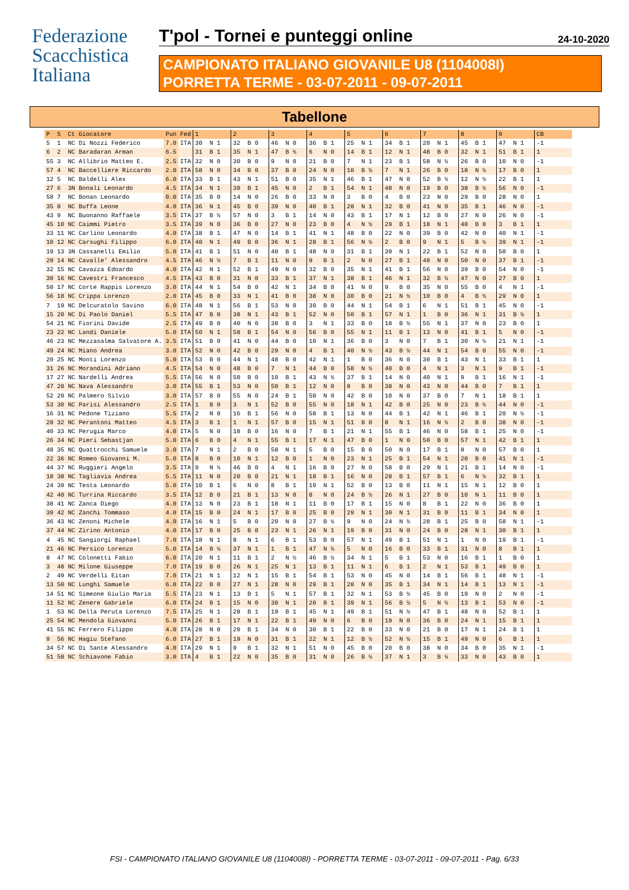Federazione
Scacchistica
Italiana
T'pol - Tornei e punteggi online
24-10-2020
CAMPIONATO ITALIANO GIOVANILE U8 (1104008I)
PORRETTA TERME - 03-07-2011 - 09-07-2011
Tabellone
| P | S | Ct | Giocatore | Pun | Fed | 1 | 2 | 3 | 4 | 5 | 6 | 7 | 8 | 9 | CB |
| --- | --- | --- | --- | --- | --- | --- | --- | --- | --- | --- | --- | --- | --- | --- | --- |
| 5 | 1 | NC | Di Nozzi Federico | 7.0 | ITA | 30 N 1 | 32 B 0 | 46 N 0 | 36 B 1 | 25 N 1 | 34 B 1 | 20 N 1 | 45 B 1 | 47 N 1 | -1 |
| 6 | 2 | NC | Baradaran Arman | 6.5 | | 31 B 1 | 35 N 1 | 47 B ½ | 6 N 0 | 14 B 1 | 12 N 1 | 48 B 0 | 32 N 1 | 51 B 1 | 1 |
| 55 | 3 | NC | Allibrio Matteo E. | 2.5 | ITA | 32 N 0 | 30 B 0 | 9 N 0 | 21 B 0 | 7 N 1 | 23 B 1 | 58 N ½ | 26 B 0 | 10 N 0 | -1 |
| 57 | 4 | NC | Baccelliere Riccardo | 2.0 | ITA | 58 N 0 | 34 B 0 | 37 B 0 | 24 N 0 | 10 B ½ | 7 N 1 | 26 B 0 | 18 N ½ | 17 B 0 | 1 |
| 12 | 5 | NC | Baldelli Alex | 6.0 | ITA | 33 B 1 | 43 N 1 | 51 B 0 | 35 N 1 | 46 B 1 | 47 N 0 | 52 B ½ | 12 N ½ | 22 B 1 | 1 |
| 27 | 6 | 3N | Bonali Leonardo | 4.5 | ITA | 34 N 1 | 39 B 1 | 45 N 0 | 2 B 1 | 54 N 1 | 48 N 0 | 19 B 0 | 38 B ½ | 56 N 0 | -1 |
| 58 | 7 | NC | Bonan Leonardo | 0.0 | ITA | 35 B 0 | 14 N 0 | 26 B 0 | 33 N 0 | 3 B 0 | 4 B 0 | 23 N 0 | 29 B 0 | 28 N 0 | 1 |
| 35 | 8 | NC | Buffa Leone | 4.0 | ITA | 36 N 1 | 45 B 0 | 39 N 0 | 40 B 1 | 28 N 1 | 32 B 0 | 41 N 0 | 35 B 1 | 46 N 0 | -1 |
| 43 | 9 | NC | Buonanno Raffaele | 3.5 | ITA | 37 B ½ | 57 N 0 | 3 B 1 | 14 N 0 | 43 B 1 | 17 N 1 | 12 B 0 | 27 N 0 | 26 N 0 | -1 |
| 45 | 10 | NC | Caimmi Pietro | 3.5 | ITA | 39 N 0 | 36 B 0 | 27 N 0 | 23 B 0 | 4 N ½ | 29 B 1 | 18 N 1 | 40 B 0 | 3 B 1 | 1 |
| 33 | 11 | NC | Carlino Leonardo | 4.0 | ITA | 38 B 1 | 47 N 0 | 14 B 1 | 41 N 1 | 48 B 0 | 22 N 0 | 39 B 0 | 42 N 0 | 40 N 1 | -1 |
| 10 | 12 | NC | Carsughi Filippo | 6.0 | ITA | 40 N 1 | 49 B 0 | 36 N 1 | 28 B 1 | 56 N ½ | 2 B 0 | 9 N 1 | 5 B ½ | 39 N 1 | -1 |
| 19 | 13 | 3N | Cassanelli Emilio | 5.0 | ITA | 41 B 1 | 51 N 0 | 40 B 1 | 48 N 0 | 31 B 1 | 39 N 1 | 22 B 1 | 52 N 0 | 50 B 0 | 1 |
| 29 | 14 | NC | Cavalle' Alessandro | 4.5 | ITA | 46 N ½ | 7 B 1 | 11 N 0 | 9 B 1 | 2 N 0 | 27 B 1 | 49 N 0 | 50 N 0 | 37 B 1 | -1 |
| 32 | 15 | NC | Cavazza Edoardo | 4.0 | ITA | 42 N 1 | 52 B 1 | 49 N 0 | 32 B 0 | 35 N 1 | 41 B 1 | 56 N 0 | 39 B 0 | 54 N 0 | -1 |
| 30 | 16 | NC | Cavestri Francesco | 4.5 | ITA | 43 B 0 | 31 N 0 | 33 B 1 | 37 N 1 | 38 B 1 | 46 N 1 | 32 B ½ | 47 N 0 | 27 B 0 | 1 |
| 50 | 17 | NC | Corte Rappis Lorenzo | 3.0 | ITA | 44 N 1 | 54 B 0 | 42 N 1 | 34 B 0 | 41 N 0 | 9 B 0 | 35 N 0 | 55 B 0 | 4 N 1 | -1 |
| 56 | 18 | NC | Crippa Lorenzo | 2.0 | ITA | 45 B 0 | 33 N 1 | 41 B 0 | 38 N 0 | 30 B 0 | 21 N ½ | 10 B 0 | 4 B ½ | 29 N 0 | 1 |
| 7 | 19 | NC | Delcuratolo Savino | 6.0 | ITA | 48 N 1 | 56 B 1 | 53 N 0 | 39 B 0 | 44 N 1 | 54 B 1 | 6 N 1 | 51 B 1 | 45 N 0 | -1 |
| 15 | 20 | NC | Di Paolo Daniel | 5.5 | ITA | 47 B 0 | 38 N 1 | 43 B 1 | 52 N 0 | 50 B 1 | 57 N 1 | 1 B 0 | 36 N 1 | 31 B ½ | 1 |
| 54 | 21 | NC | Fiorini Davide | 2.5 | ITA | 49 B 0 | 40 N 0 | 38 B 0 | 3 N 1 | 33 B 0 | 18 B ½ | 55 N 1 | 37 N 0 | 23 B 0 | 1 |
| 23 | 22 | NC | Landi Daniele | 5.0 | ITA | 50 N 1 | 58 B 1 | 54 N 0 | 56 B 0 | 55 N 1 | 11 B 1 | 13 N 0 | 41 B 1 | 5 N 0 | -1 |
| 46 | 23 | NC | Mezzasalma Salvatore A. | 3.5 | ITA | 51 B 0 | 41 N 0 | 44 B 0 | 10 N 1 | 36 B 0 | 3 N 0 | 7 B 1 | 30 N ½ | 21 N 1 | -1 |
| 49 | 24 | NC | Miano Andrea | 3.0 | ITA | 52 N 0 | 42 B 0 | 29 N 0 | 4 B 1 | 40 N ½ | 43 B ½ | 44 N 1 | 54 B 0 | 55 N 0 | -1 |
| 20 | 25 | NC | Monti Lorenzo | 5.0 | ITA | 53 B 0 | 44 N 1 | 48 B 0 | 42 N 1 | 1 B 0 | 36 N 0 | 30 B 1 | 43 N 1 | 33 B 1 | 1 |
| 31 | 26 | NC | Morandini Adriano | 4.5 | ITA | 54 N 0 | 48 B 0 | 7 N 1 | 44 B 0 | 58 N ½ | 40 B 0 | 4 N 1 | 3 N 1 | 9 B 1 | -1 |
| 17 | 27 | NC | Nardelli Andrea | 5.5 | ITA | 56 N 0 | 50 B 0 | 10 B 1 | 43 N ½ | 37 B 1 | 14 N 0 | 40 N 1 | 9 B 1 | 16 N 1 | -1 |
| 47 | 28 | NC | Nava Alessandro | 3.0 | ITA | 55 B 1 | 53 N 0 | 50 B 1 | 12 N 0 | 8 B 0 | 38 N 0 | 43 N 0 | 44 B 0 | 7 B 1 | 1 |
| 52 | 29 | NC | Palmero Silvio | 3.0 | ITA | 57 B 0 | 55 N 0 | 24 B 1 | 50 N 0 | 42 B 0 | 10 N 0 | 37 B 0 | 7 N 1 | 18 B 1 | 1 |
| 53 | 30 | NC | Parisi Alessandro | 2.5 | ITA | 1 B 0 | 3 N 1 | 52 B 0 | 55 N 0 | 18 N 1 | 42 B 0 | 25 N 0 | 23 B ½ | 44 N 0 | -1 |
| 16 | 31 | NC | Pedone Tiziano | 5.5 | ITA | 2 N 0 | 16 B 1 | 56 N 0 | 58 B 1 | 13 N 0 | 44 B 1 | 42 N 1 | 46 B 1 | 20 N ½ | -1 |
| 28 | 32 | NC | Perantoni Matteo | 4.5 | ITA | 3 B 1 | 1 N 1 | 57 B 0 | 15 N 1 | 51 B 0 | 8 N 1 | 16 N ½ | 2 B 0 | 38 N 0 | -1 |
| 40 | 33 | NC | Perugia Marco | 4.0 | ITA | 5 N 0 | 18 B 0 | 16 N 0 | 7 B 1 | 21 N 1 | 55 B 1 | 46 N 0 | 58 B 1 | 25 N 0 | -1 |
| 26 | 34 | NC | Pieri Sebastjan | 5.0 | ITA | 6 B 0 | 4 N 1 | 55 B 1 | 17 N 1 | 47 B 0 | 1 N 0 | 50 B 0 | 57 N 1 | 42 B 1 | 1 |
| 48 | 35 | NC | Quattrocchi Samuele | 3.0 | ITA | 7 N 1 | 2 B 0 | 58 N 1 | 5 B 0 | 15 B 0 | 50 N 0 | 17 B 1 | 8 N 0 | 57 B 0 | 1 |
| 22 | 36 | NC | Romeo Giovanni M. | 5.0 | ITA | 8 B 0 | 10 N 1 | 12 B 0 | 1 N 0 | 23 N 1 | 25 B 1 | 54 N 1 | 20 B 0 | 41 N 1 | -1 |
| 44 | 37 | NC | Ruggieri Angelo | 3.5 | ITA | 9 N ½ | 46 B 0 | 4 N 1 | 16 B 0 | 27 N 0 | 58 B 0 | 29 N 1 | 21 B 1 | 14 N 0 | -1 |
| 18 | 38 | NC | Tagliavia Andrea | 5.5 | ITA | 11 N 0 | 20 B 0 | 21 N 1 | 18 B 1 | 16 N 0 | 28 B 1 | 57 B 1 | 6 N ½ | 32 B 1 | 1 |
| 24 | 39 | NC | Testa Leonardo | 5.0 | ITA | 10 B 1 | 6 N 0 | 8 B 1 | 19 N 1 | 52 B 0 | 13 B 0 | 11 N 1 | 15 N 1 | 12 B 0 | 1 |
| 42 | 40 | NC | Turrina Riccardo | 3.5 | ITA | 12 B 0 | 21 B 1 | 13 N 0 | 8 N 0 | 24 B ½ | 26 N 1 | 27 B 0 | 10 N 1 | 11 B 0 | 1 |
| 38 | 41 | NC | Zanca Diego | 4.0 | ITA | 13 N 0 | 23 B 1 | 18 N 1 | 11 B 0 | 17 B 1 | 15 N 0 | 8 B 1 | 22 N 0 | 36 B 0 | 1 |
| 39 | 42 | NC | Zanchi Tommaso | 4.0 | ITA | 15 B 0 | 24 N 1 | 17 B 0 | 25 B 0 | 29 N 1 | 30 N 1 | 31 B 0 | 11 B 1 | 34 N 0 | 1 |
| 36 | 43 | NC | Zenoni Michele | 4.0 | ITA | 16 N 1 | 5 B 0 | 20 N 0 | 27 B ½ | 9 N 0 | 24 N ½ | 28 B 1 | 25 B 0 | 58 N 1 | -1 |
| 37 | 44 | NC | Zirino Antonio | 4.0 | ITA | 17 B 0 | 25 B 0 | 23 N 1 | 26 N 1 | 19 B 0 | 31 N 0 | 24 B 0 | 28 N 1 | 30 B 1 | 1 |
| 4 | 45 | NC | Sangiorgi Raphael | 7.0 | ITA | 18 N 1 | 8 N 1 | 6 B 1 | 53 B 0 | 57 N 1 | 49 B 1 | 51 N 1 | 1 N 0 | 19 B 1 | -1 |
| 21 | 46 | NC | Persico Lorenzo | 5.0 | ITA | 14 B ½ | 37 N 1 | 1 B 1 | 47 N ½ | 5 N 0 | 16 B 0 | 33 B 1 | 31 N 0 | 8 B 1 | 1 |
| 8 | 47 | NC | Colonetti Fabio | 6.0 | ITA | 20 N 1 | 11 B 1 | 2 N ½ | 46 B ½ | 34 N 1 | 5 B 1 | 53 N 0 | 16 B 1 | 1 B 0 | 1 |
| 3 | 48 | NC | Milone Giuseppe | 7.0 | ITA | 19 B 0 | 26 N 1 | 25 N 1 | 13 B 1 | 11 N 1 | 6 B 1 | 2 N 1 | 53 B 1 | 49 B 0 | 1 |
| 2 | 49 | NC | Verdelli Eitan | 7.0 | ITA | 21 N 1 | 12 N 1 | 15 B 1 | 54 B 1 | 53 N 0 | 45 N 0 | 14 B 1 | 56 B 1 | 48 N 1 | -1 |
| 13 | 50 | NC | Lunghi Samuele | 6.0 | ITA | 22 B 0 | 27 N 1 | 28 N 0 | 29 B 1 | 20 N 0 | 35 B 1 | 34 N 1 | 14 B 1 | 13 N 1 | -1 |
| 14 | 51 | NC | Simeone Giulio Maria | 5.5 | ITA | 23 N 1 | 13 B 1 | 5 N 1 | 57 B 1 | 32 N 1 | 53 B ½ | 45 B 0 | 19 N 0 | 2 N 0 | -1 |
| 11 | 52 | NC | Zenere Gabriele | 6.0 | ITA | 24 B 1 | 15 N 0 | 30 N 1 | 20 B 1 | 39 N 1 | 56 B ½ | 5 N ½ | 13 B 1 | 53 N 0 | -1 |
| 1 | 53 | NC | Della Peruta Lorenzo | 7.5 | ITA | 25 N 1 | 28 B 1 | 19 B 1 | 45 N 1 | 49 B 1 | 51 N ½ | 47 B 1 | 48 N 0 | 52 B 1 | 1 |
| 25 | 54 | NC | Mendola Giovanni | 5.0 | ITA | 26 B 1 | 17 N 1 | 22 B 1 | 49 N 0 | 6 B 0 | 19 N 0 | 36 B 0 | 24 N 1 | 15 B 1 | 1 |
| 41 | 55 | NC | Ferrero Filippo | 4.0 | ITA | 28 N 0 | 29 B 1 | 34 N 0 | 30 B 1 | 22 B 0 | 33 N 0 | 21 B 0 | 17 N 1 | 24 B 1 | 1 |
| 9 | 56 | NC | Hagiu Stefano | 6.0 | ITA | 27 B 1 | 19 N 0 | 31 B 1 | 22 N 1 | 12 B ½ | 52 N ½ | 15 B 1 | 49 N 0 | 6 B 1 | 1 |
| 34 | 57 | NC | Di Sante Alessandro | 4.0 | ITA | 29 N 1 | 9 B 1 | 32 N 1 | 51 N 0 | 45 B 0 | 20 B 0 | 38 N 0 | 34 B 0 | 35 N 1 | -1 |
| 51 | 58 | NC | Schiavone Fabio | 3.0 | ITA | 4 B 1 | 22 N 0 | 35 B 0 | 31 N 0 | 26 B ½ | 37 N 1 | 3 B ½ | 33 N 0 | 43 B 0 | 1 |
FSI - CAMPIONATO ITALIANO GIOVANILE U8 (1104008I) - PORRETTA TERME - 03-07-2011 - 09-07-2011 - Pag. 6/33